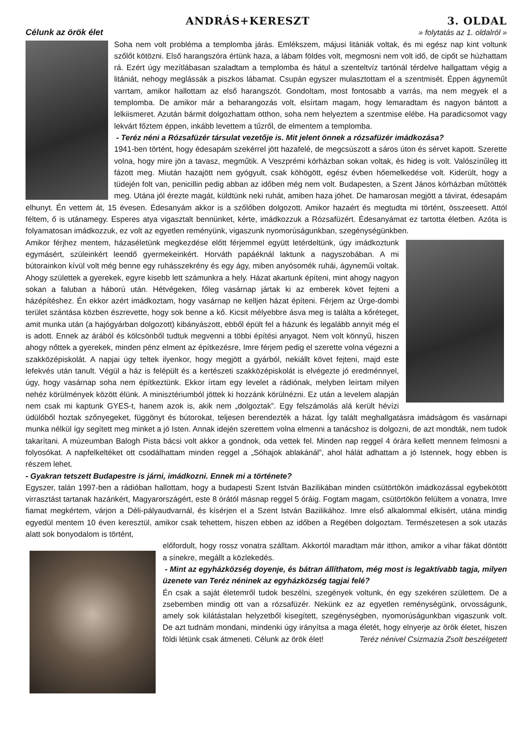ANDRÁS+KERESZT 3. OLDAL
Célunk az örök élet » folytatás az 1. oldalról »
Soha nem volt probléma a templomba járás. Emlékszem, májusi litániák voltak, és mi egész nap kint voltunk szőlőt kötözni. Első harangszóra értünk haza, a lábam földes volt, megmosni nem volt idő, de cipőt se húzhattam rá. Ezért úgy mezítlábasan szaladtam a templomba és hátul a szenteltvíz tartónál térdelve hallgattam végig a litániát, nehogy meglássák a piszkos lábamat. Csupán egyszer mulasztottam el a szentmisét. Éppen ágyneműt varrtam, amikor hallottam az első harangszót. Gondoltam, most fontosabb a varrás, ma nem megyek el a templomba. De amikor már a beharangozás volt, elsírtam magam, hogy lemaradtam és nagyon bántott a lelkiismeret. Azután bármit dolgozhattam otthon, soha nem helyeztem a szentmise elébe. Ha paradicsomot vagy lekvárt főztem éppen, inkább levettem a tűzről, de elmentem a templomba.
- Teréz néni a Rózsafüzér társulat vezetője is. Mit jelent önnek a rózsafüzér imádkozása?
1941-ben történt, hogy édesapám szekérrel jött hazafelé, de megcsúszott a sáros úton és sérvet kapott. Szerette volna, hogy mire jön a tavasz, megműtik. A Veszprémi kórházban sokan voltak, és hideg is volt. Valószínűleg itt fázott meg. Miután hazajött nem gyógyult, csak köhögött, egész évben hőemelkedése volt. Kiderült, hogy a tüdején folt van, penicillin pedig abban az időben még nem volt. Budapesten, a Szent János kórházban műtötték meg. Utána jól érezte magát, küldtünk neki ruhát, amiben haza jöhet. De hamarosan megjött a távirat, édesapám elhunyt. Én vettem át, 15 évesen. Édesanyám akkor is a szőlőben dolgozott. Amikor hazaért és megtudta mi történt, összeesett. Attól féltem, ő is utánamegy. Esperes atya vigasztalt bennünket, kérte, imádkozzuk a Rózsafüzért. Édesanyámat ez tartotta életben. Azóta is folyamatosan imádkozzuk, ez volt az egyetlen reményünk, vigaszunk nyomorúságunkban, szegénységünkben.
Amikor férjhez mentem, házaséletünk megkezdése előtt férjemmel együtt letérdeltünk, úgy imádkoztunk egymásért, szüleinkért leendő gyermekeinkért. Horváth papáéknál laktunk a nagyszobában. A mi bútorainkon kívül volt még benne egy ruhásszekrény és egy ágy, miben anyósomék ruhái, ágyneműi voltak. Ahogy születtek a gyerekek, egyre kisebb lett számunkra a hely. Házat akartunk építeni, mint ahogy nagyon sokan a faluban a háború után. Hétvégeken, főleg vasárnap jártak ki az emberek követ fejteni a házépítéshez. Én ekkor azért imádkoztam, hogy vasárnap ne kelljen házat építeni. Férjem az Ürge-dombi terület szántása közben észrevette, hogy sok benne a kő. Kicsit mélyebbre ásva meg is találta a kőréteget, amit munka után (a hajógyárban dolgozott) kibányászott, ebből épült fel a házunk és legalább annyit még el is adott. Ennek az árából és kölcsönből tudtuk megvenni a többi építési anyagot. Nem volt könnyű, hiszen ahogy nőttek a gyerekek, minden pénz elment az építkezésre, Imre férjem pedig el szerette volna végezni a szakközépiskolát. A napjai úgy teltek ilyenkor, hogy megjött a gyárból, nekiállt követ fejteni, majd este lefekvés után tanult. Végül a ház is felépült és a kertészeti szakközépiskolát is elvégezte jó eredménnyel, úgy, hogy vasárnap soha nem építkeztünk. Ekkor írtam egy levelet a rádiónak, melyben leírtam milyen nehéz körülmények között élünk. A minisztériumból jöttek ki hozzánk körülnézni. Ez után a levelem alapján nem csak mi kaptunk GYES-t, hanem azok is, akik nem „dolgoztak”. Egy felszámolás alá került hévízi üdülőből hoztak szőnyegeket, függönyt és bútorokat, teljesen berendezték a házat. Így talált meghallgatásra imádságom és vasárnapi munka nélkül így segített meg minket a jó Isten. Annak idején szerettem volna elmenni a tanácshoz is dolgozni, de azt mondták, nem tudok takarítani. A múzeumban Balogh Pista bácsi volt akkor a gondnok, oda vettek fel. Minden nap reggel 4 órára kellett mennem felmosni a folyosókat. A napfelkeltéket ott csodálhattam minden reggel a „Sóhajok ablakánál”, ahol hálát adhattam a jó Istennek, hogy ebben is részem lehet.
- Gyakran tetszett Budapestre is járni, imádkozni. Ennek mi a története?
Egyszer, talán 1997-ben a rádióban hallottam, hogy a budapesti Szent István Bazilikában minden csütörtökön imádkozással egybekötött virrasztást tartanak hazánkért, Magyarországért, este 8 órától másnap reggel 5 óráig. Fogtam magam, csütörtökön felültem a vonatra, Imre fiamat megkértem, várjon a Déli-pályaudvarnál, és kísérjen el a Szent István Bazilikához. Imre első alkalommal elkísért, utána mindig egyedül mentem 10 éven keresztül, amikor csak tehettem, hiszen ebben az időben a Regében dolgoztam. Természetesen a sok utazás alatt sok bonyodalom is történt,
előfordult, hogy rossz vonatra szálltam. Akkortól maradtam már itthon, amikor a vihar fákat döntött a sínekre, megállt a közlekedés.
- Mint az egyházközség doyenje, és bátran állíthatom, még most is legaktívabb tagja, milyen üzenete van Teréz néninek az egyházközség tagjai felé?
Én csak a saját életemről tudok beszélni, szegények voltunk, én egy szekéren születtem. De a zsebemben mindig ott van a rózsafüzér. Nekünk ez az egyetlen reménységünk, orvosságunk, amely sok kilátástalan helyzetből kisegített, szegénységben, nyomorúságunkban vigaszunk volt. De azt tudnám mondani, mindenki úgy irányítsa a maga életét, hogy elnyerje az örök életet, hiszen földi létünk csak átmeneti. Célunk az örök élet! Teréz nénivel Csizmazia Zsolt beszélgetett